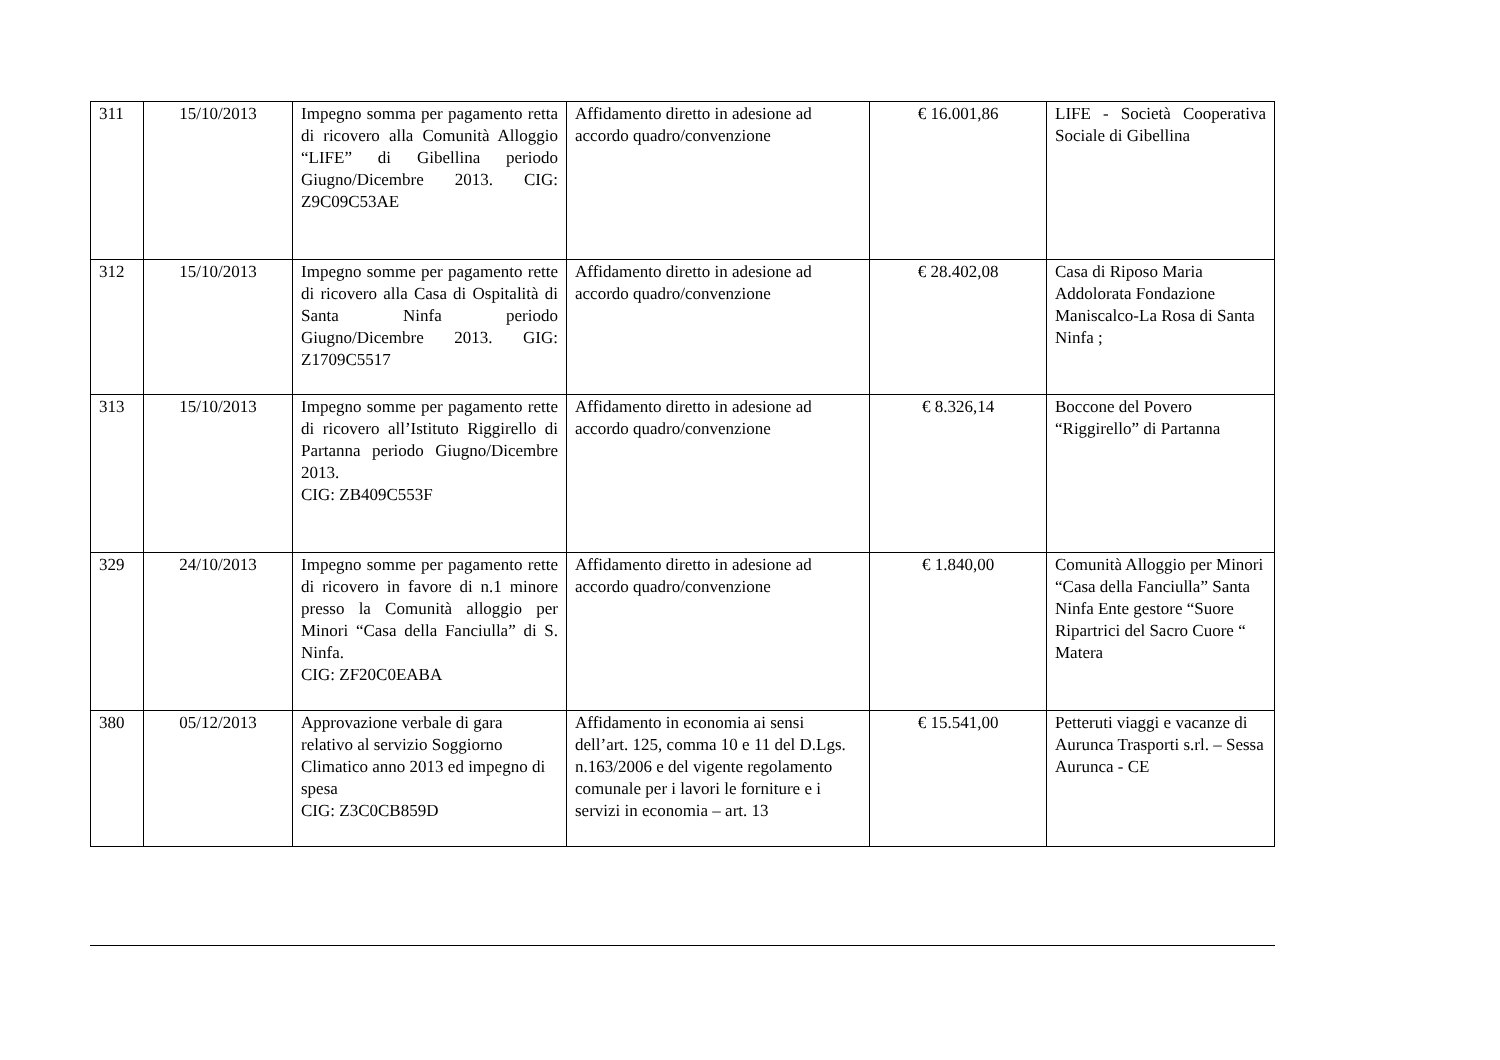| 311 | 15/10/2013 | Impegno somma per pagamento retta di ricovero alla Comunità Alloggio “LIFE” di Gibellina periodo Giugno/Dicembre 2013. CIG: Z9C09C53AE | Affidamento diretto in adesione ad accordo quadro/convenzione | € 16.001,86 | LIFE - Società Cooperativa Sociale di Gibellina |
| 312 | 15/10/2013 | Impegno somme per pagamento rette di ricovero alla Casa di Ospitalità di Santa Ninfa periodo Giugno/Dicembre 2013. GIG: Z1709C5517 | Affidamento diretto in adesione ad accordo quadro/convenzione | € 28.402,08 | Casa di Riposo Maria Addolorata Fondazione Maniscalco-La Rosa di Santa Ninfa ; |
| 313 | 15/10/2013 | Impegno somme per pagamento rette di ricovero all’Istituto Riggirello di Partanna periodo Giugno/Dicembre 2013. CIG: ZB409C553F | Affidamento diretto in adesione ad accordo quadro/convenzione | € 8.326,14 | Boccone del Povero “Riggirello” di Partanna |
| 329 | 24/10/2013 | Impegno somme per pagamento rette di ricovero in favore di n.1 minore presso la Comunità alloggio per Minori “Casa della Fanciulla” di S. Ninfa. CIG: ZF20C0EABA | Affidamento diretto in adesione ad accordo quadro/convenzione | € 1.840,00 | Comunità Alloggio per Minori “Casa della Fanciulla” Santa Ninfa Ente gestore “Suore Ripartrici del Sacro Cuore “ Matera |
| 380 | 05/12/2013 | Approvazione verbale di gara relativo al servizio Soggiorno Climatico anno 2013 ed impegno di spesa CIG: Z3C0CB859D | Affidamento in economia ai sensi dell’art. 125, comma 10 e 11 del D.Lgs. n.163/2006 e del vigente regolamento comunale per i lavori le forniture e i servizi in economia – art. 13 | € 15.541,00 | Petteruti viaggi e vacanze di Aurunca Trasporti s.rl. – Sessa Aurunca - CE |